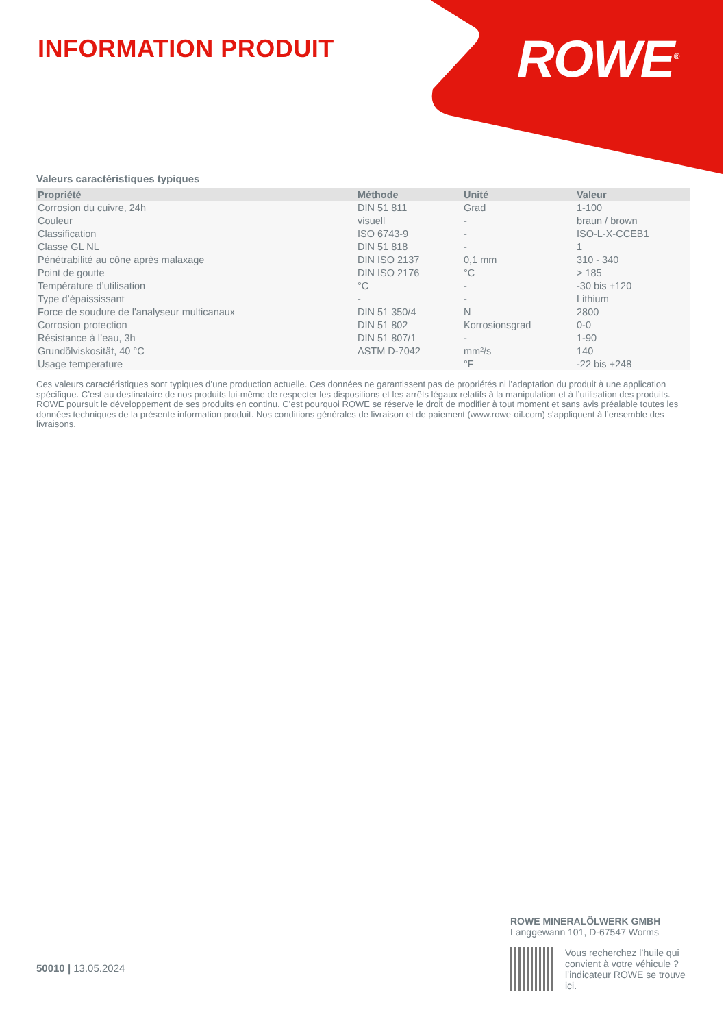INFORMATION PRODUIT ROWE<sup>®</sup>
Valeurs caractéristiques typiques
| Propriété | Méthode | Unité | Valeur |
| --- | --- | --- | --- |
| Corrosion du cuivre, 24h | DIN 51 811 | Grad | 1-100 |
| Couleur | visuell | - | braun / brown |
| Classification | ISO 6743-9 | - | ISO-L-X-CCEB1 |
| Classe GL NL | DIN 51 818 | - | 1 |
| Pénétrabilité au cône après malaxage | DIN ISO 2137 | 0,1 mm | 310 - 340 |
| Point de goutte | DIN ISO 2176 | °C | > 185 |
| Température d’utilisation | °C | - | -30 bis +120 |
| Type d’épaississant | - | - | Lithium |
| Force de soudure de l'analyseur multicanaux | DIN 51 350/4 | N | 2800 |
| Corrosion protection | DIN 51 802 | Korrosionsgrad | 0-0 |
| Résistance à l’eau, 3h | DIN 51 807/1 | - | 1-90 |
| Grundölviskosität, 40 °C | ASTM D-7042 | mm²/s | 140 |
| Usage temperature | | °F | -22 bis +248 |
Ces valeurs caractéristiques sont typiques d’une production actuelle. Ces données ne garantissent pas de propriétés ni l’adaptation du produit à une application spécifique. C’est au destinataire de nos produits lui-même de respecter les dispositions et les arrêts légaux relatifs à la manipulation et à l’utilisation des produits. ROWE poursuit le développement de ses produits en continu. C’est pourquoi ROWE se réserve le droit de modifier à tout moment et sans avis préalable toutes les données techniques de la présente information produit. Nos conditions générales de livraison et de paiement (www.rowe-oil.com) s'appliquent à l’ensemble des livraisons.
50010 | 13.05.2024
ROWE MINERALÖLWERK GMBH
Langgewann 101, D-67547 Worms
Vous recherchez l’huile qui convient à votre véhicule ?
l’indicateur ROWE se trouve ici.